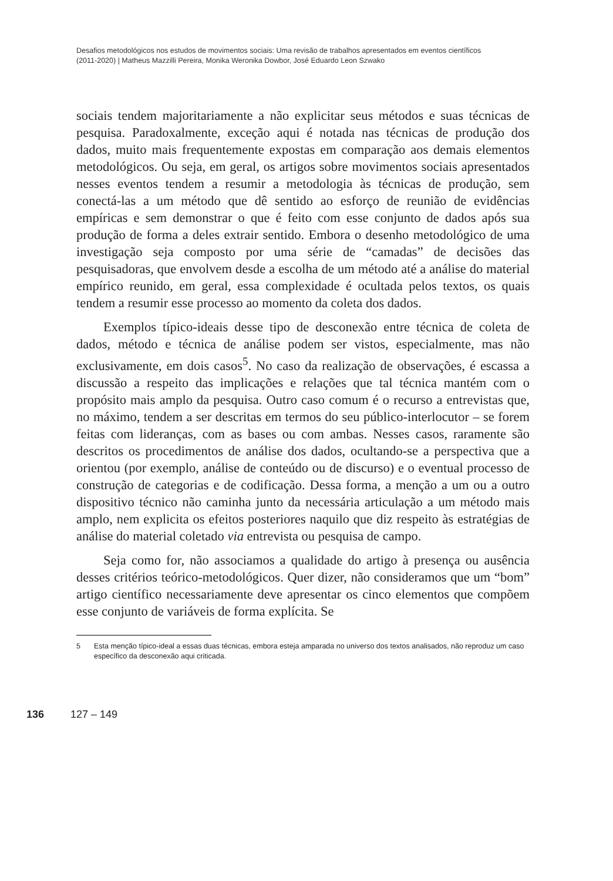Desafios metodológicos nos estudos de movimentos sociais: Uma revisão de trabalhos apresentados em eventos científicos
(2011-2020) | Matheus Mazzilli Pereira, Monika Weronika Dowbor, José Eduardo Leon Szwako
sociais tendem majoritariamente a não explicitar seus métodos e suas técnicas de pesquisa. Paradoxalmente, exceção aqui é notada nas técnicas de produção dos dados, muito mais frequentemente expostas em comparação aos demais elementos metodológicos. Ou seja, em geral, os artigos sobre movimentos sociais apresentados nesses eventos tendem a resumir a metodologia às técnicas de produção, sem conectá-las a um método que dê sentido ao esforço de reunião de evidências empíricas e sem demonstrar o que é feito com esse conjunto de dados após sua produção de forma a deles extrair sentido. Embora o desenho metodológico de uma investigação seja composto por uma série de “camadas” de decisões das pesquisadoras, que envolvem desde a escolha de um método até a análise do material empírico reunido, em geral, essa complexidade é ocultada pelos textos, os quais tendem a resumir esse processo ao momento da coleta dos dados.
Exemplos típico-ideais desse tipo de desconexão entre técnica de coleta de dados, método e técnica de análise podem ser vistos, especialmente, mas não exclusivamente, em dois casos<sup>5</sup>. No caso da realização de observações, é escassa a discussão a respeito das implicações e relações que tal técnica mantém com o propósito mais amplo da pesquisa. Outro caso comum é o recurso a entrevistas que, no máximo, tendem a ser descritas em termos do seu público-interlocutor – se forem feitas com lideranças, com as bases ou com ambas. Nesses casos, raramente são descritos os procedimentos de análise dos dados, ocultando-se a perspectiva que a orientou (por exemplo, análise de conteúdo ou de discurso) e o eventual processo de construção de categorias e de codificação. Dessa forma, a menção a um ou a outro dispositivo técnico não caminha junto da necessária articulação a um método mais amplo, nem explicita os efeitos posteriores naquilo que diz respeito às estratégias de análise do material coletado via entrevista ou pesquisa de campo.
Seja como for, não associamos a qualidade do artigo à presença ou ausência desses critérios teórico-metodológicos. Quer dizer, não consideramos que um “bom” artigo científico necessariamente deve apresentar os cinco elementos que compõem esse conjunto de variáveis de forma explícita. Se
5 Esta menção típico-ideal a essas duas técnicas, embora esteja amparada no universo dos textos analisados, não reproduz um caso específico da desconexão aqui criticada.
136 127 – 149